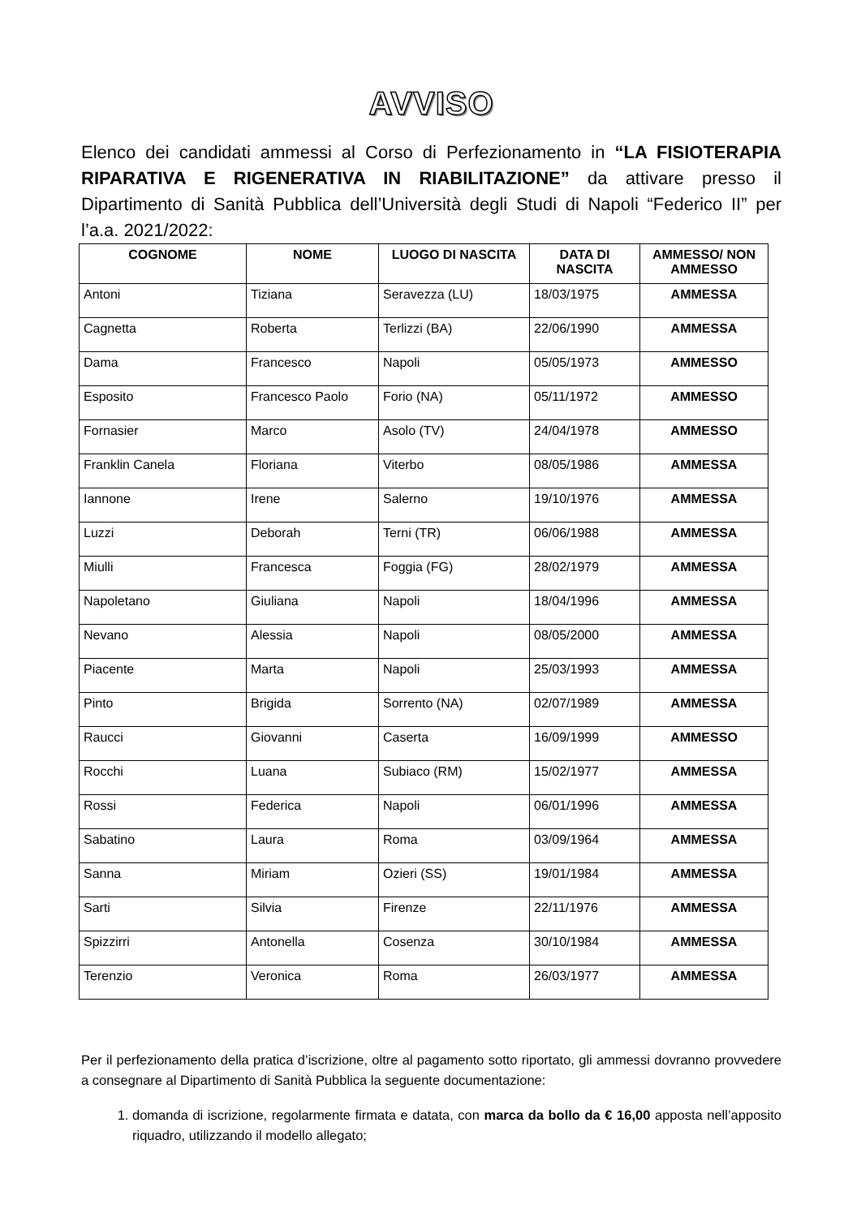AVVISO
Elenco dei candidati ammessi al Corso di Perfezionamento in “LA FISIOTERAPIA RIPARATIVA E RIGENERATIVA IN RIABILITAZIONE” da attivare presso il Dipartimento di Sanità Pubblica dell’Università degli Studi di Napoli “Federico II” per l’a.a. 2021/2022:
| COGNOME | NOME | LUOGO DI NASCITA | DATA DI NASCITA | AMMESSO/ NON AMMESSO |
| --- | --- | --- | --- | --- |
| Antoni | Tiziana | Seravezza (LU) | 18/03/1975 | AMMESSA |
| Cagnetta | Roberta | Terlizzi (BA) | 22/06/1990 | AMMESSA |
| Dama | Francesco | Napoli | 05/05/1973 | AMMESSO |
| Esposito | Francesco Paolo | Forio (NA) | 05/11/1972 | AMMESSO |
| Fornasier | Marco | Asolo (TV) | 24/04/1978 | AMMESSO |
| Franklin Canela | Floriana | Viterbo | 08/05/1986 | AMMESSA |
| Iannone | Irene | Salerno | 19/10/1976 | AMMESSA |
| Luzzi | Deborah | Terni (TR) | 06/06/1988 | AMMESSA |
| Miulli | Francesca | Foggia (FG) | 28/02/1979 | AMMESSA |
| Napoletano | Giuliana | Napoli | 18/04/1996 | AMMESSA |
| Nevano | Alessia | Napoli | 08/05/2000 | AMMESSA |
| Piacente | Marta | Napoli | 25/03/1993 | AMMESSA |
| Pinto | Brigida | Sorrento (NA) | 02/07/1989 | AMMESSA |
| Raucci | Giovanni | Caserta | 16/09/1999 | AMMESSO |
| Rocchi | Luana | Subiaco (RM) | 15/02/1977 | AMMESSA |
| Rossi | Federica | Napoli | 06/01/1996 | AMMESSA |
| Sabatino | Laura | Roma | 03/09/1964 | AMMESSA |
| Sanna | Miriam | Ozieri (SS) | 19/01/1984 | AMMESSA |
| Sarti | Silvia | Firenze | 22/11/1976 | AMMESSA |
| Spizzirri | Antonella | Cosenza | 30/10/1984 | AMMESSA |
| Terenzio | Veronica | Roma | 26/03/1977 | AMMESSA |
Per il perfezionamento della pratica d’iscrizione, oltre al pagamento sotto riportato, gli ammessi dovranno provvedere a consegnare al Dipartimento di Sanità Pubblica la seguente documentazione:
1. domanda di iscrizione, regolarmente firmata e datata, con marca da bollo da € 16,00 apposta nell’apposito riquadro, utilizzando il modello allegato;